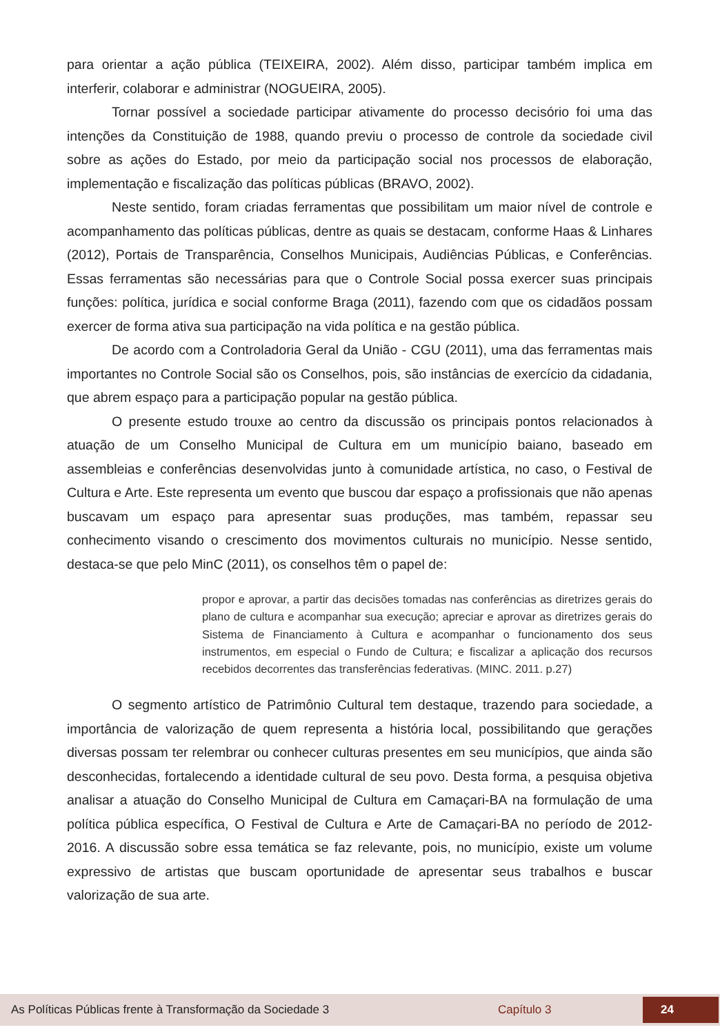para orientar a ação pública (TEIXEIRA, 2002). Além disso, participar também implica em interferir, colaborar e administrar (NOGUEIRA, 2005).
Tornar possível a sociedade participar ativamente do processo decisório foi uma das intenções da Constituição de 1988, quando previu o processo de controle da sociedade civil sobre as ações do Estado, por meio da participação social nos processos de elaboração, implementação e fiscalização das políticas públicas (BRAVO, 2002).
Neste sentido, foram criadas ferramentas que possibilitam um maior nível de controle e acompanhamento das políticas públicas, dentre as quais se destacam, conforme Haas & Linhares (2012), Portais de Transparência, Conselhos Municipais, Audiências Públicas, e Conferências. Essas ferramentas são necessárias para que o Controle Social possa exercer suas principais funções: política, jurídica e social conforme Braga (2011), fazendo com que os cidadãos possam exercer de forma ativa sua participação na vida política e na gestão pública.
De acordo com a Controladoria Geral da União - CGU (2011), uma das ferramentas mais importantes no Controle Social são os Conselhos, pois, são instâncias de exercício da cidadania, que abrem espaço para a participação popular na gestão pública.
O presente estudo trouxe ao centro da discussão os principais pontos relacionados à atuação de um Conselho Municipal de Cultura em um município baiano, baseado em assembleias e conferências desenvolvidas junto à comunidade artística, no caso, o Festival de Cultura e Arte. Este representa um evento que buscou dar espaço a profissionais que não apenas buscavam um espaço para apresentar suas produções, mas também, repassar seu conhecimento visando o crescimento dos movimentos culturais no município. Nesse sentido, destaca-se que pelo MinC (2011), os conselhos têm o papel de:
propor e aprovar, a partir das decisões tomadas nas conferências as diretrizes gerais do plano de cultura e acompanhar sua execução; apreciar e aprovar as diretrizes gerais do Sistema de Financiamento à Cultura e acompanhar o funcionamento dos seus instrumentos, em especial o Fundo de Cultura; e fiscalizar a aplicação dos recursos recebidos decorrentes das transferências federativas. (MINC. 2011. p.27)
O segmento artístico de Patrimônio Cultural tem destaque, trazendo para sociedade, a importância de valorização de quem representa a história local, possibilitando que gerações diversas possam ter relembrar ou conhecer culturas presentes em seu municípios, que ainda são desconhecidas, fortalecendo a identidade cultural de seu povo. Desta forma, a pesquisa objetiva analisar a atuação do Conselho Municipal de Cultura em Camaçari-BA na formulação de uma política pública específica, O Festival de Cultura e Arte de Camaçari-BA no período de 2012-2016. A discussão sobre essa temática se faz relevante, pois, no município, existe um volume expressivo de artistas que buscam oportunidade de apresentar seus trabalhos e buscar valorização de sua arte.
As Políticas Públicas frente à Transformação da Sociedade 3 Capítulo 3 24